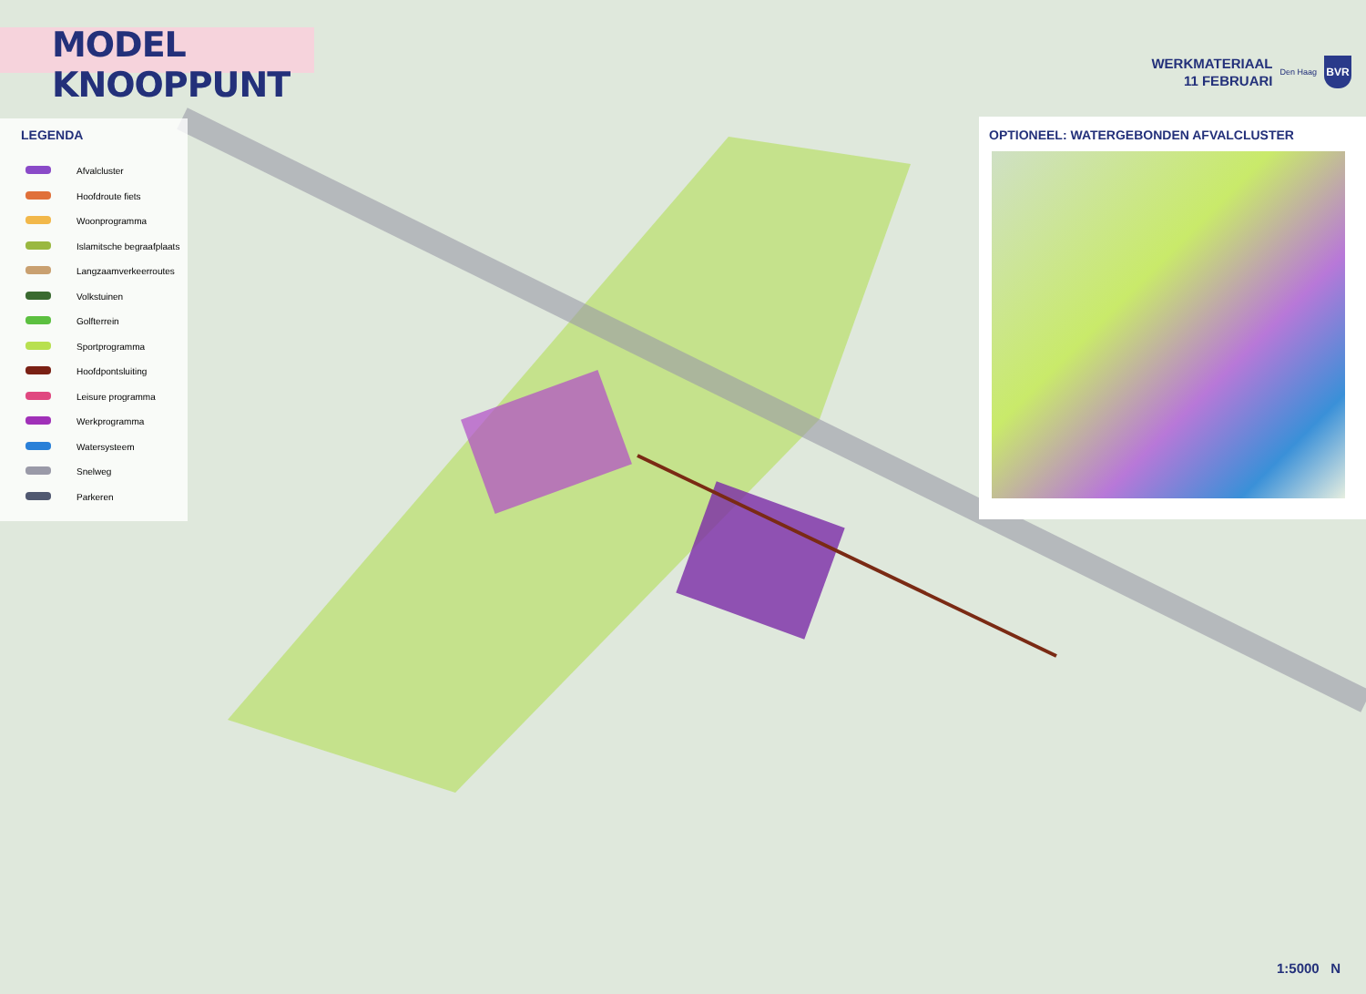MODEL KNOOPPUNT
LEGENDA
Afvalcluster
Hoofdroute fiets
Woonprogramma
Islamitsche begraafplaats
Langzaamverkeerroutes
Volkstuinen
Golfterrein
Sportprogramma
Hoofdpontsluiting
Leisure programma
Werkprogramma
Watersysteem
Snelweg
Parkeren
WERKMATERIAAL
11 FEBRUARI
Den Haag
BVR
OPTIONEEL: WATERGEBONDEN AFVALCLUSTER
1:5000 N